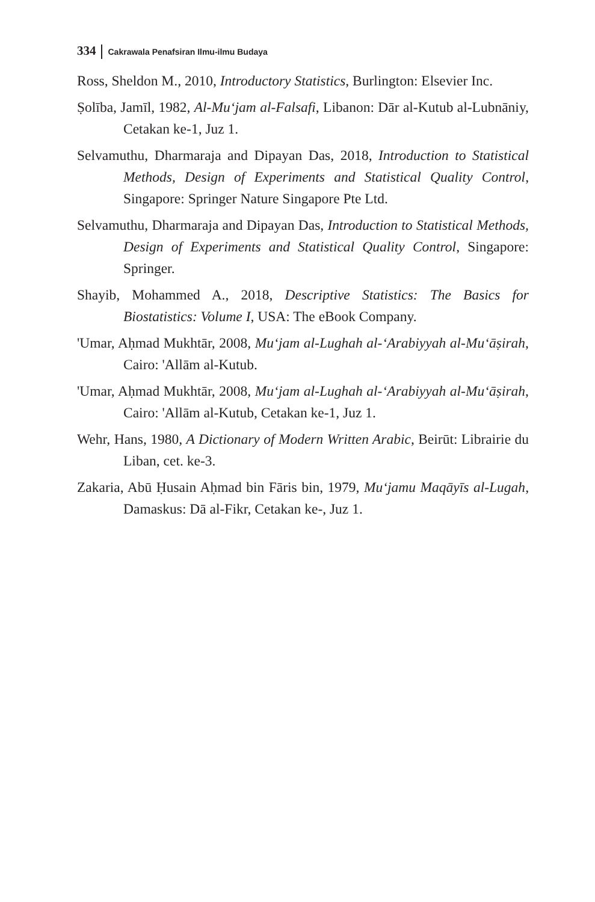334 Cakrawala Penafsiran Ilmu-ilmu Budaya
Ross, Sheldon M., 2010, Introductory Statistics, Burlington: Elsevier Inc.
Ṣolība, Jamīl, 1982, Al-Mu‘jam al-Falsafi, Libanon: Dār al-Kutub al-Lubnāniy, Cetakan ke-1, Juz 1.
Selvamuthu, Dharmaraja and Dipayan Das, 2018, Introduction to Statistical Methods, Design of Experiments and Statistical Quality Control, Singapore: Springer Nature Singapore Pte Ltd.
Selvamuthu, Dharmaraja and Dipayan Das, Introduction to Statistical Methods, Design of Experiments and Statistical Quality Control, Singapore: Springer.
Shayib, Mohammed A., 2018, Descriptive Statistics: The Basics for Biostatistics: Volume I, USA: The eBook Company.
'Umar, Aḥmad Mukhtār, 2008, Mu‘jam al-Lughah al-‘Arabiyyah al-Mu‘āṣirah, Cairo: 'Allām al-Kutub.
'Umar, Aḥmad Mukhtār, 2008, Mu‘jam al-Lughah al-‘Arabiyyah al-Mu‘āṣirah, Cairo: 'Allām al-Kutub, Cetakan ke-1, Juz 1.
Wehr, Hans, 1980, A Dictionary of Modern Written Arabic, Beirūt: Librairie du Liban, cet. ke-3.
Zakaria, Abū Ḥusain Aḥmad bin Fāris bin, 1979, Mu‘jamu Maqāyīs al-Lugah, Damaskus: Dā al-Fikr, Cetakan ke-, Juz 1.